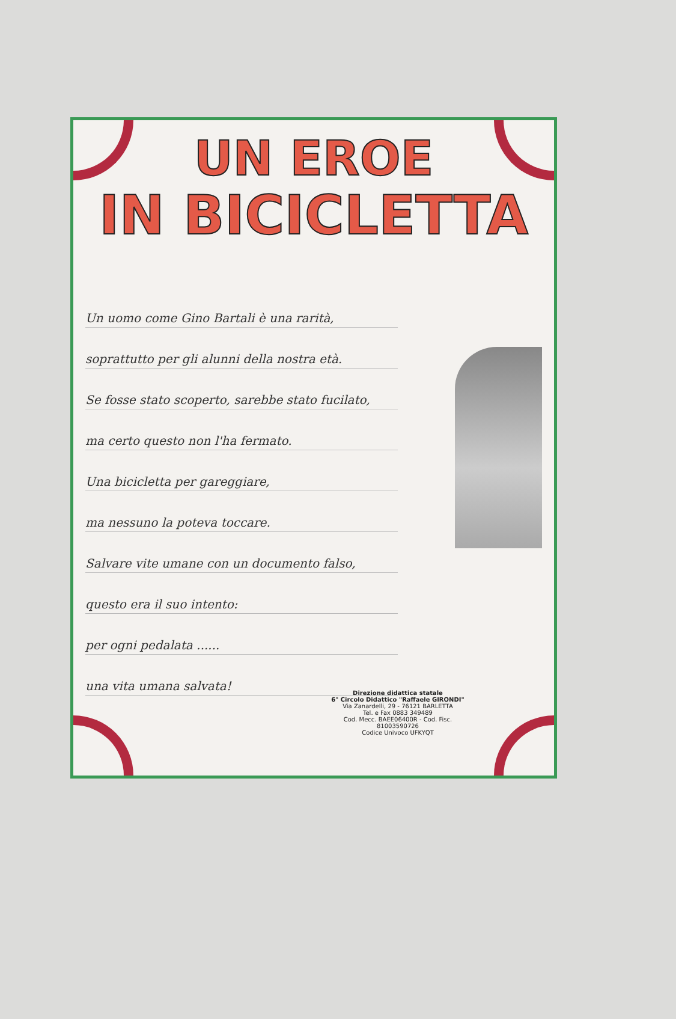UN EROE
IN BICICLETTA
Un uomo come Gino Bartali è una rarità,
soprattutto per gli alunni della nostra età.
Se fosse stato scoperto, sarebbe stato fucilato,
ma certo questo non l'ha fermato.
Una bicicletta per gareggiare,
ma nessuno la poteva toccare.
Salvare vite umane con un documento falso,
questo era il suo intento:
per ogni pedalata ......
una vita umana salvata!
Direzione didattica statale
6° Circolo Didattico "Raffaele GIRONDI"
Via Zanardelli, 29 - 76121 BARLETTA
Tel. e Fax 0883 349489
Cod. Mecc. BAEE06400R - Cod. Fisc. 81003590726
Codice Univoco UFKYQT